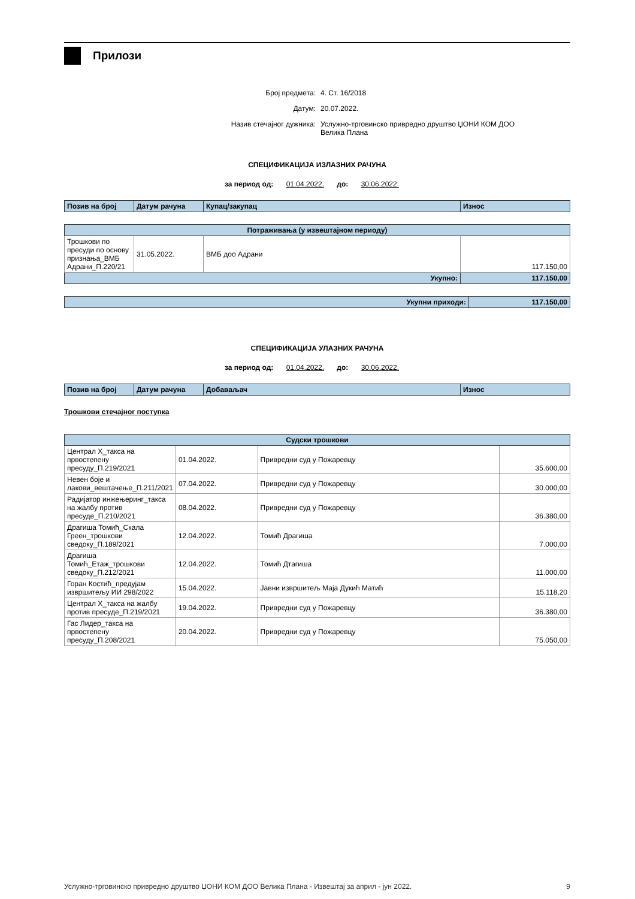Прилози
Број предмета: 4. Ст. 16/2018
Датум: 20.07.2022.
Назив стечајног дужника: Услужно-трговинско привредно друштво ЏОНИ КОМ ДОО Велика Плана
СПЕЦИФИКАЦИЈА ИЗЛАЗНИХ РАЧУНА
за период од: 01.04.2022. до: 30.06.2022.
| Позив на број | Датум рачуна | Купац/закупац | Износ |
| --- | --- | --- | --- |
| Потраживања (у извештајном периоду) | | | |
| --- | --- | --- | --- |
| Трошкови по пресуди по основу признања_ВМБ Адрани_П.220/21 | 31.05.2022. | ВМБ доо Адрани | 117.150,00 |
| Укупно: | | | 117.150,00 |
| Укупни приходи: | 117.150,00 |
СПЕЦИФИКАЦИЈА УЛАЗНИХ РАЧУНА
за период од: 01.04.2022. до: 30.06.2022.
| Позив на број | Датум рачуна | Добаваљач | Износ |
| --- | --- | --- | --- |
Трошкови стечајног поступка
| Судски трошкови | | | |
| --- | --- | --- | --- |
| Централ Х_такса на првостепену пресуду_П.219/2021 | 01.04.2022. | Привредни суд у Пожаревцу | 35.600,00 |
| Невен боје и лакови_вештачење_П.211/2021 | 07.04.2022. | Привредни суд у Пожаревцу | 30.000,00 |
| Радијатор инжењеринг_такса на жалбу против пресуде_П.210/2021 | 08.04.2022. | Привредни суд у Пожаревцу | 36.380,00 |
| Драгиша Томић_Скала Греен_трошкови сведоку_П.189/2021 | 12.04.2022. | Томић Драгиша | 7.000,00 |
| Драгиша Томић_Етаж_трошкови сведоку_П.212/2021 | 12.04.2022. | Томић Дтагиша | 11.000,00 |
| Горан Костић_предујам извршитељу ИИ 298/2022 | 15.04.2022. | Јавни извршитељ Маја Дукић Матић | 15.118,20 |
| Централ Х_такса на жалбу против пресуде_П.219/2021 | 19.04.2022. | Привредни суд у Пожаревцу | 36.380,00 |
| Гас Лидер_такса на првостепену пресуду_П.208/2021 | 20.04.2022. | Привредни суд у Пожаревцу | 75.050,00 |
Услужно-трговинско привредно друштво ЏОНИ КОМ ДОО Велика Плана - Извештај за април - јун 2022. 9